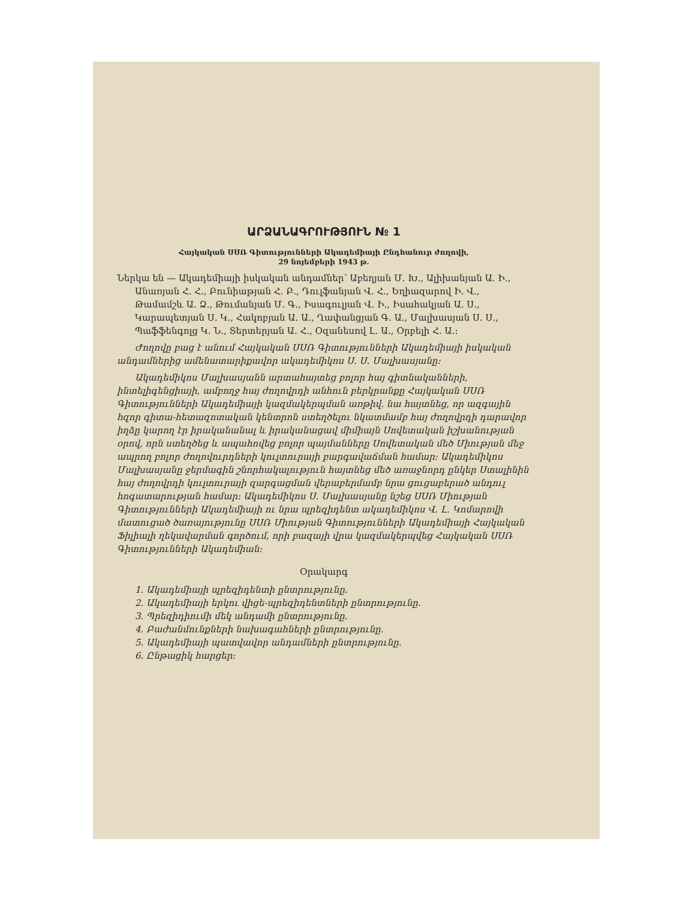ԱՐՁԱՆԱԳՐՈՒԹՅՈՒՆ № 1
Հայկական ՍՍՌ Գիտությունների Ակադեմիայի Ընդհանուր ժողովի,
29 նոյեմբերի 1943 թ.
Ներկա են — Ակադեմիայի իսկական անդամներ՝ Աբեղյան Մ. Խ., Ալիխանյան Ա. Ի., Անառյան Հ. Հ., Բունիաթյան Հ. Բ., Դուլֆանյան Վ. Հ., Եղիազարով Ի. Վ., Թամամշև Ա. Ձ., Թումանյան Մ. Գ., Իսագուլյան Վ. Ի., Իսահակյան Ա. Ս., Կարապետյան Ս. Կ., Հակոբյան Ա. Ա., Ղափանցյան Գ. Ա., Մալխասյան Ս. Ս., Պաֆֆենգոլց Կ. Ն., Տերտերյան Ա. Հ., Օզանեսով Լ. Ա., Օրբելի Հ. Ա.։
Ժողովը բաց է անում Հայկական ՍՍՌ Գիտությունների Ակադեմիայի իսկական անդամներից ամենատարիքավոր ակադեմիկոս Ս. Ս. Մալխասյանը։
Ակադեմիկոս Մալխասյանն արտահայտեց բոլոր հայ գիտնականների, ինտելիգենցիայի, ամբողջ հայ ժողովրդի անհուն բերկրանքը Հայկական ՍՍՌ Գիտությունների Ակադեմիայի կազմակերպման առթիվ. նա հայտնեց, որ ազգային հզոր գիտա-հետազոտական կենտրոն ստեղծելու նկատմամբ հայ ժողովրդի դարավոր իղձը կարող էր իրականանալ և իրականացավ միմիայն Սովետական իշխանության օրով, որն ստեղծեց և ապահովեց բոլոր պայմանները Սովետական մեծ Միության մեջ ապրող բոլոր ժողովուրդների կուլտուրայի բարգավաճման համար։ Ակադեմիկոս Մալխասյանը ջերմագին շնորհակալություն հայտնեց մեծ առաջնորդ ընկեր Ստալինին հայ ժողովրդի կուլտուրայի զարգացման վերաբերմամբ նրա ցուցաբերած անդուլ հոգատարության համար։ Ակադեմիկոս Ս. Մալխասյանը նշեց ՍՍՌ Միության Գիտությունների Ակադեմիայի ու նրա պրեզիդենտ ակադեմիկոս Վ. Լ. Կոմարովի մատուցած ծառայությունը ՍՍՌ Միության Գիտությունների Ակադեմիայի Հայկական Ֆիլիալի ղեկավարման գործում, որի բազայի վրա կազմակերպվեց Հայկական ՍՍՌ Գիտությունների Ակադեմիան։
Օրակարգ
1. Ակադեմիայի պրեզիդենտի ընտրությունը.
2. Ակադեմիայի երկու վիցե-պրեզիդենտների ընտրությունը.
3. Պրեզիդիումի մեկ անդամի ընտրությունը.
4. Բաժանմունքների նախագահների ընտրությունը.
5. Ակադեմիայի պատվավոր անդամների ընտրությունը.
6. Ընթացիկ հարցեր։